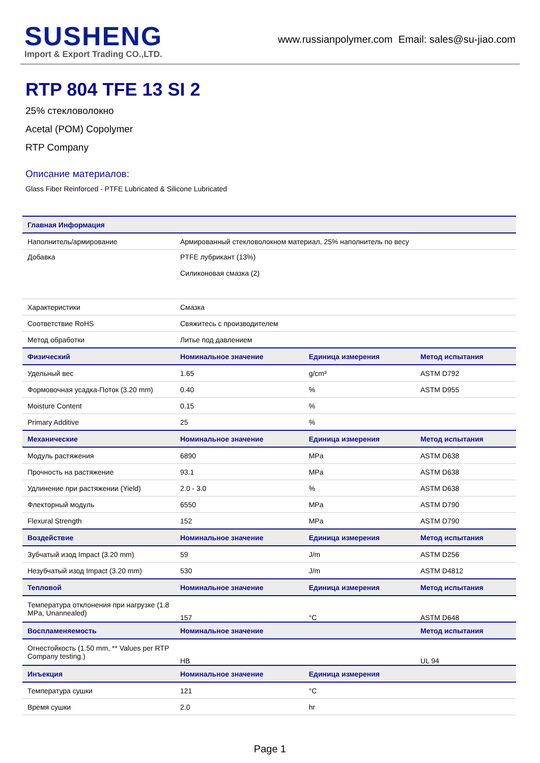SUSHENG
Import & Export Trading CO.,LTD.
www.russianpolymer.com Email: sales@su-jiao.com
RTP 804 TFE 13 SI 2
25% стекловолокно
Acetal (POM) Copolymer
RTP Company
Описание материалов:
Glass Fiber Reinforced - PTFE Lubricated & Silicone Lubricated
| Главная Информация | | | |
| --- | --- | --- | --- |
| Наполнитель/армирование | Армированный стекловолокном материал, 25% наполнитель по весу | | |
| Добавка | PTFE лубрикант (13%) Силиконовая смазка (2) | | |
| Характеристики | Смазка | | |
| Соответствие RoHS | Свяжитесь с производителем | | |
| Метод обработки | Литье под давлением | | |
| Физический | Номинальное значение | Единица измерения | Метод испытания |
| Удельный вес | 1.65 | g/cm³ | ASTM D792 |
| Формовочная усадка-Поток (3.20 mm) | 0.40 | % | ASTM D955 |
| Moisture Content | 0.15 | % | |
| Primary Additive | 25 | % | |
| Механические | Номинальное значение | Единица измерения | Метод испытания |
| Модуль растяжения | 6890 | MPa | ASTM D638 |
| Прочность на растяжение | 93.1 | MPa | ASTM D638 |
| Удлинение при растяжении (Yield) | 2.0 - 3.0 | % | ASTM D638 |
| Флекторный модуль | 6550 | MPa | ASTM D790 |
| Flexural Strength | 152 | MPa | ASTM D790 |
| Воздействие | Номинальное значение | Единица измерения | Метод испытания |
| Зубчатый изод Impact (3.20 mm) | 59 | J/m | ASTM D256 |
| Незубчатый изод Impact (3.20 mm) | 530 | J/m | ASTM D4812 |
| Тепловой | Номинальное значение | Единица измерения | Метод испытания |
| Температура отклонения при нагрузке (1.8 MPa, Unannealed) | 157 | °C | ASTM D648 |
| Воспламеняемость | Номинальное значение | | Метод испытания |
| Огнестойкость (1.50 mm, ** Values per RTP Company testing.) | HB | | UL 94 |
| Инъекция | Номинальное значение | Единица измерения | |
| Температура сушки | 121 | °C | |
| Время сушки | 2.0 | hr | |
Page 1